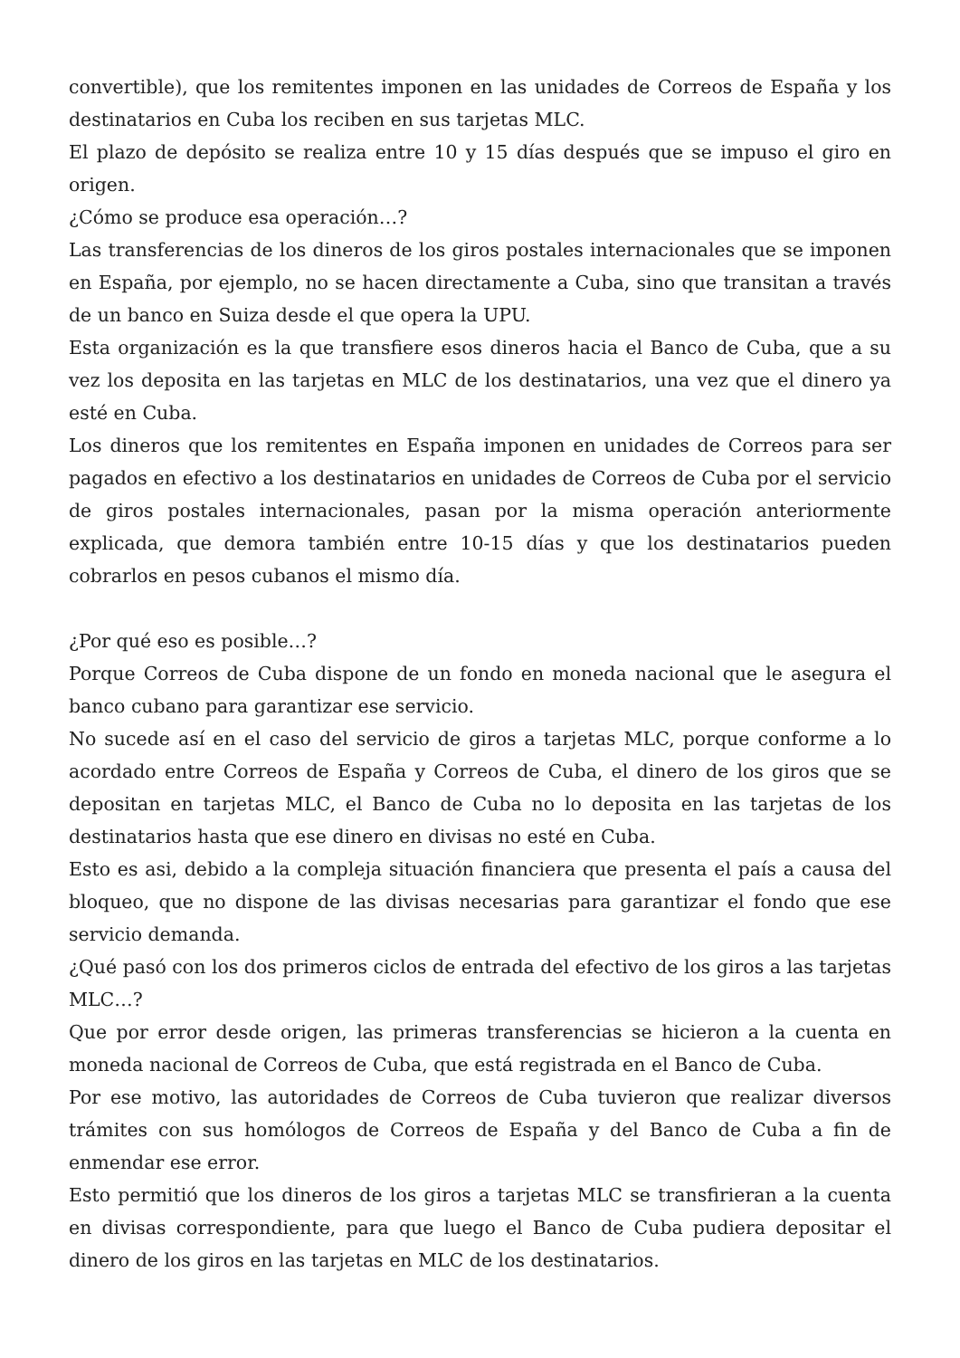convertible), que los remitentes imponen en las unidades de Correos de España y los destinatarios en Cuba los reciben en sus tarjetas MLC.
El plazo de depósito se realiza entre 10 y 15 días después que se impuso el giro en origen.
¿Cómo se produce esa operación…?
Las transferencias de los dineros de los giros postales internacionales que se imponen en España, por ejemplo, no se hacen directamente a Cuba, sino que transitan a través de un banco en Suiza desde el que opera la UPU.
Esta organización es la que transfiere esos dineros hacia el Banco de Cuba, que a su vez los deposita en las tarjetas en MLC de los destinatarios, una vez que el dinero ya esté en Cuba.
Los dineros que los remitentes en España imponen en unidades de Correos para ser pagados en efectivo a los destinatarios en unidades de Correos de Cuba por el servicio de giros postales internacionales, pasan por la misma operación anteriormente explicada, que demora también entre 10-15 días y que los destinatarios pueden cobrarlos en pesos cubanos el mismo día.
¿Por qué eso es posible…?
Porque Correos de Cuba dispone de un fondo en moneda nacional que le asegura el banco cubano para garantizar ese servicio.
No sucede así en el caso del servicio de giros a tarjetas MLC, porque conforme a lo acordado entre Correos de España y Correos de Cuba, el dinero de los giros que se depositan en tarjetas MLC, el Banco de Cuba no lo deposita en las tarjetas de los destinatarios hasta que ese dinero en divisas no esté en Cuba.
Esto es asi, debido a la compleja situación financiera que presenta el país a causa del bloqueo, que no dispone de las divisas necesarias para garantizar el fondo que ese servicio demanda.
¿Qué pasó con los dos primeros ciclos de entrada del efectivo de los giros a las tarjetas MLC…?
Que por error desde origen, las primeras transferencias se hicieron a la cuenta en moneda nacional de Correos de Cuba, que está registrada en el Banco de Cuba.
Por ese motivo, las autoridades de Correos de Cuba tuvieron que realizar diversos trámites con sus homólogos de Correos de España y del Banco de Cuba a fin de enmendar ese error.
Esto permitió que los dineros de los giros a tarjetas MLC se transfirieran a la cuenta en divisas correspondiente, para que luego el Banco de Cuba pudiera depositar el dinero de los giros en las tarjetas en MLC de los destinatarios.